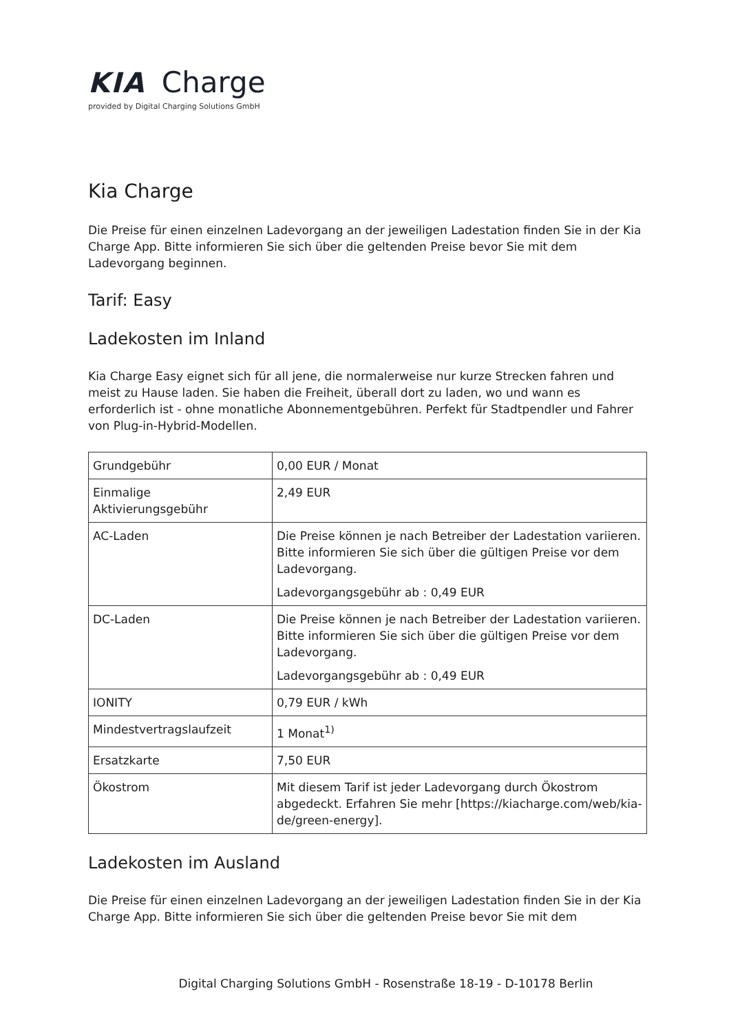KIA Charge
provided by Digital Charging Solutions GmbH
Kia Charge
Die Preise für einen einzelnen Ladevorgang an der jeweiligen Ladestation finden Sie in der Kia Charge App. Bitte informieren Sie sich über die geltenden Preise bevor Sie mit dem Ladevorgang beginnen.
Tarif: Easy
Ladekosten im Inland
Kia Charge Easy eignet sich für all jene, die normalerweise nur kurze Strecken fahren und meist zu Hause laden. Sie haben die Freiheit, überall dort zu laden, wo und wann es erforderlich ist - ohne monatliche Abonnementgebühren. Perfekt für Stadtpendler und Fahrer von Plug-in-Hybrid-Modellen.
| Grundgebühr | 0,00 EUR / Monat |
| Einmalige Aktivierungsgebühr | 2,49 EUR |
| AC-Laden | Die Preise können je nach Betreiber der Ladestation variieren. Bitte informieren Sie sich über die gültigen Preise vor dem Ladevorgang. Ladevorgangsgebühr ab : 0,49 EUR |
| DC-Laden | Die Preise können je nach Betreiber der Ladestation variieren. Bitte informieren Sie sich über die gültigen Preise vor dem Ladevorgang. Ladevorgangsgebühr ab : 0,49 EUR |
| IONITY | 0,79 EUR / kWh |
| Mindestvertragslaufzeit | 1 Monat<sup>1)</sup> |
| Ersatzkarte | 7,50 EUR |
| Ökostrom | Mit diesem Tarif ist jeder Ladevorgang durch Ökostrom abgedeckt. Erfahren Sie mehr [https://kiacharge.com/web/kia-de/green-energy]. |
Ladekosten im Ausland
Die Preise für einen einzelnen Ladevorgang an der jeweiligen Ladestation finden Sie in der Kia Charge App. Bitte informieren Sie sich über die geltenden Preise bevor Sie mit dem
Digital Charging Solutions GmbH - Rosenstraße 18-19 - D-10178 Berlin